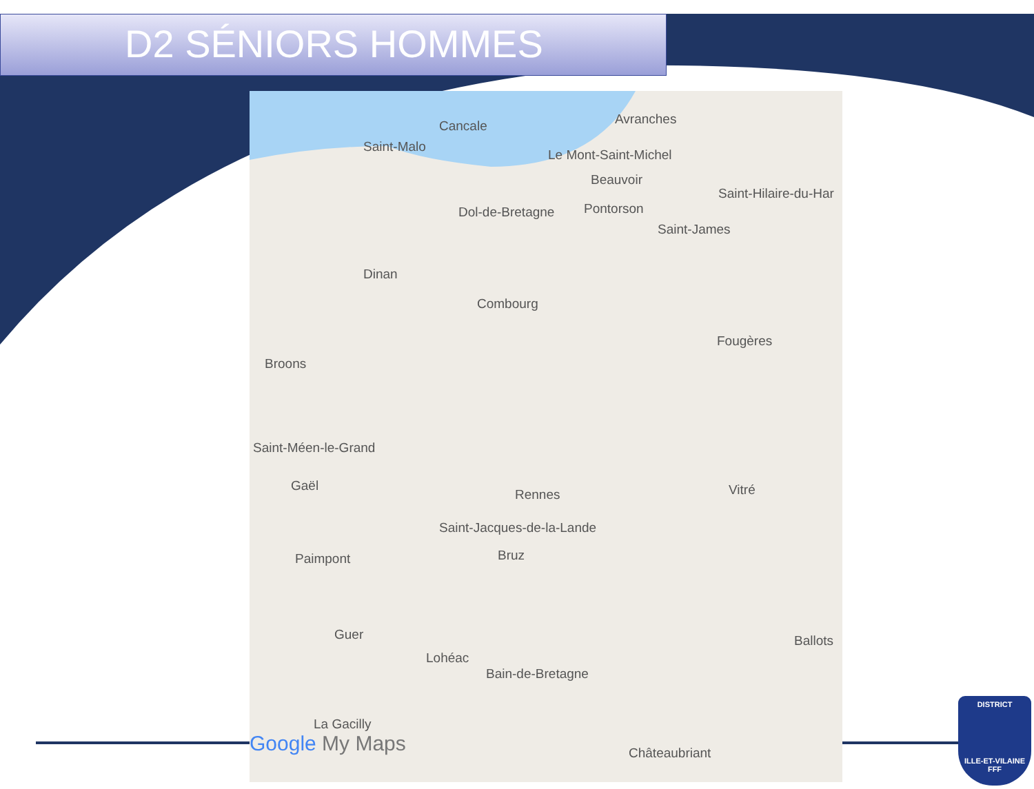D2 SÉNIORS HOMMES
Avranches Cancale
Saint-Malo
Le Mont-Saint-Michel
Beauvoir
Saint-Hilaire-du-Har
Dol-de-Bretagne Pontorson
Saint-James
Dinan
Combourg
Fougères
Broons
Saint-Méen-le-Grand
Gaël
Rennes Vitré
Saint-Jacques-de-la-Lande
Bruz Paimpont
Guer Ballots
Lohéac
Bain-de-Bretagne
La Gacilly
Châteaubriant Google My Maps
DISTRICT
ILLE-ET-VILAINE
FFF